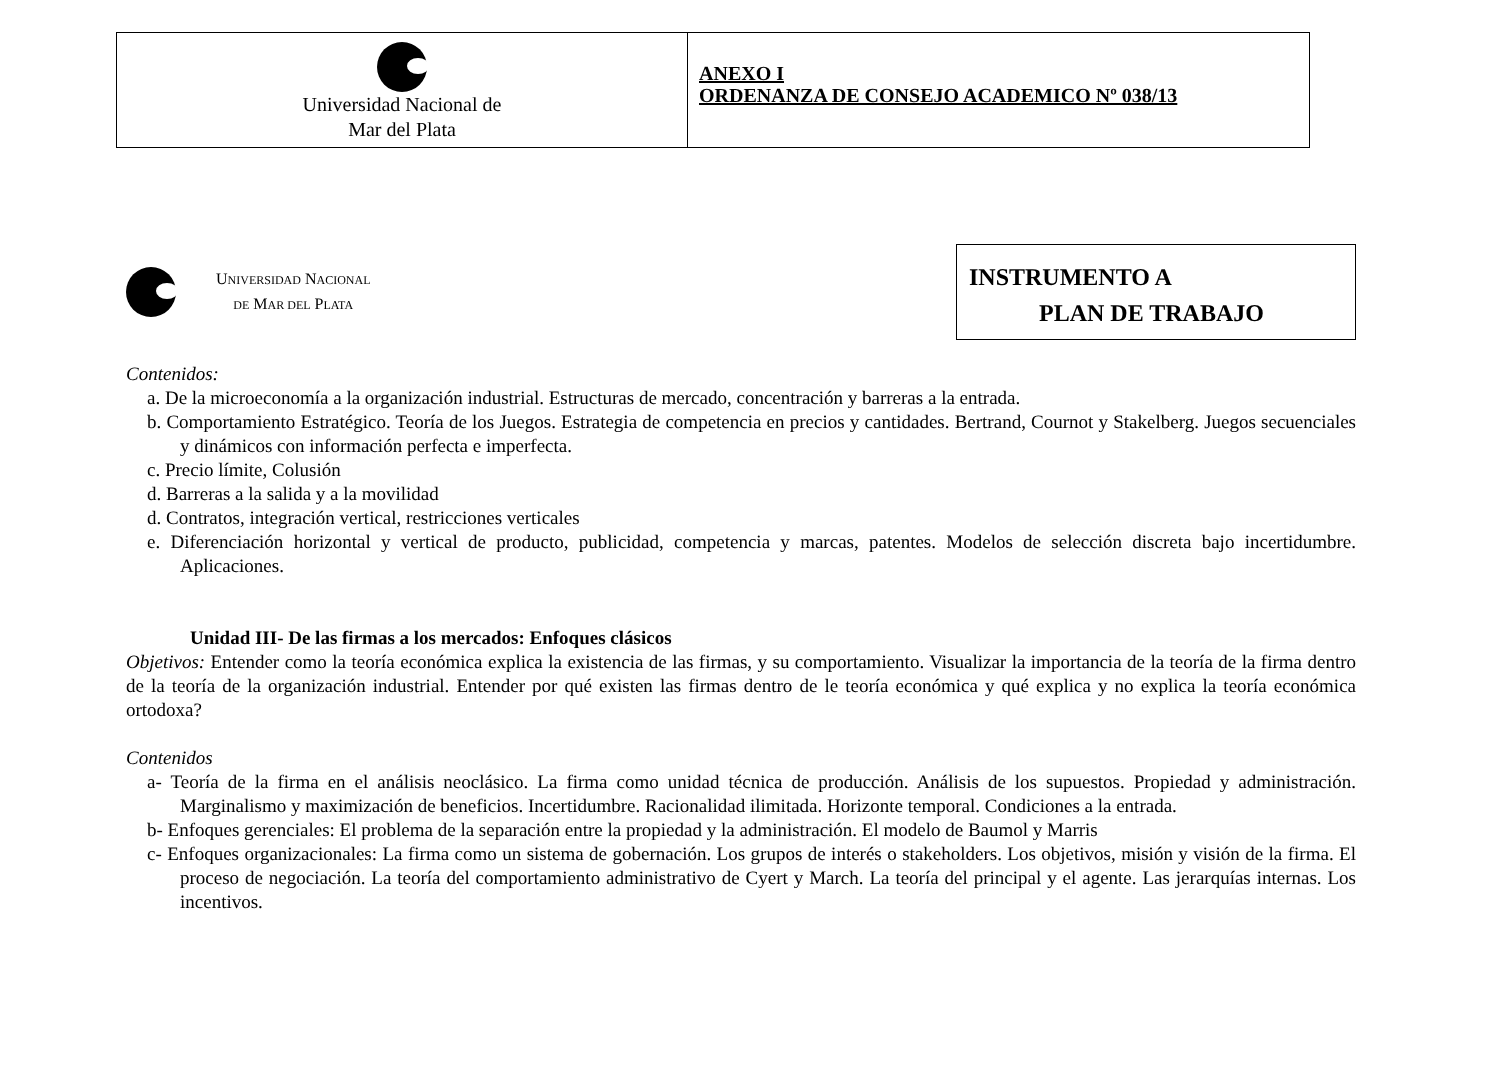| Universidad Nacional de Mar del Plata | ANEXO I ORDENANZA DE CONSEJO ACADEMICO Nº 038/13 |
UNIVERSIDAD NACIONAL
DE MAR DEL PLATA
INSTRUMENTO A
PLAN DE TRABAJO
Contenidos:
a. De la microeconomía a la organización industrial. Estructuras de mercado, concentración y barreras a la entrada.
b. Comportamiento Estratégico. Teoría de los Juegos. Estrategia de competencia en precios y cantidades. Bertrand, Cournot y Stakelberg. Juegos secuenciales y dinámicos con información perfecta e imperfecta.
c. Precio límite, Colusión
d. Barreras a la salida y a la movilidad
d. Contratos, integración vertical, restricciones verticales
e. Diferenciación horizontal y vertical de producto, publicidad, competencia y marcas, patentes. Modelos de selección discreta bajo incertidumbre. Aplicaciones.
Unidad III- De las firmas a los mercados: Enfoques clásicos
Objetivos: Entender como la teoría económica explica la existencia de las firmas, y su comportamiento. Visualizar la importancia de la teoría de la firma dentro de la teoría de la organización industrial. Entender por qué existen las firmas dentro de le teoría económica y qué explica y no explica la teoría económica ortodoxa?
Contenidos
a- Teoría de la firma en el análisis neoclásico. La firma como unidad técnica de producción. Análisis de los supuestos. Propiedad y administración. Marginalismo y maximización de beneficios. Incertidumbre. Racionalidad ilimitada. Horizonte temporal. Condiciones a la entrada.
b- Enfoques gerenciales: El problema de la separación entre la propiedad y la administración. El modelo de Baumol y Marris
c- Enfoques organizacionales: La firma como un sistema de gobernación. Los grupos de interés o stakeholders. Los objetivos, misión y visión de la firma. El proceso de negociación. La teoría del comportamiento administrativo de Cyert y March. La teoría del principal y el agente. Las jerarquías internas. Los incentivos.